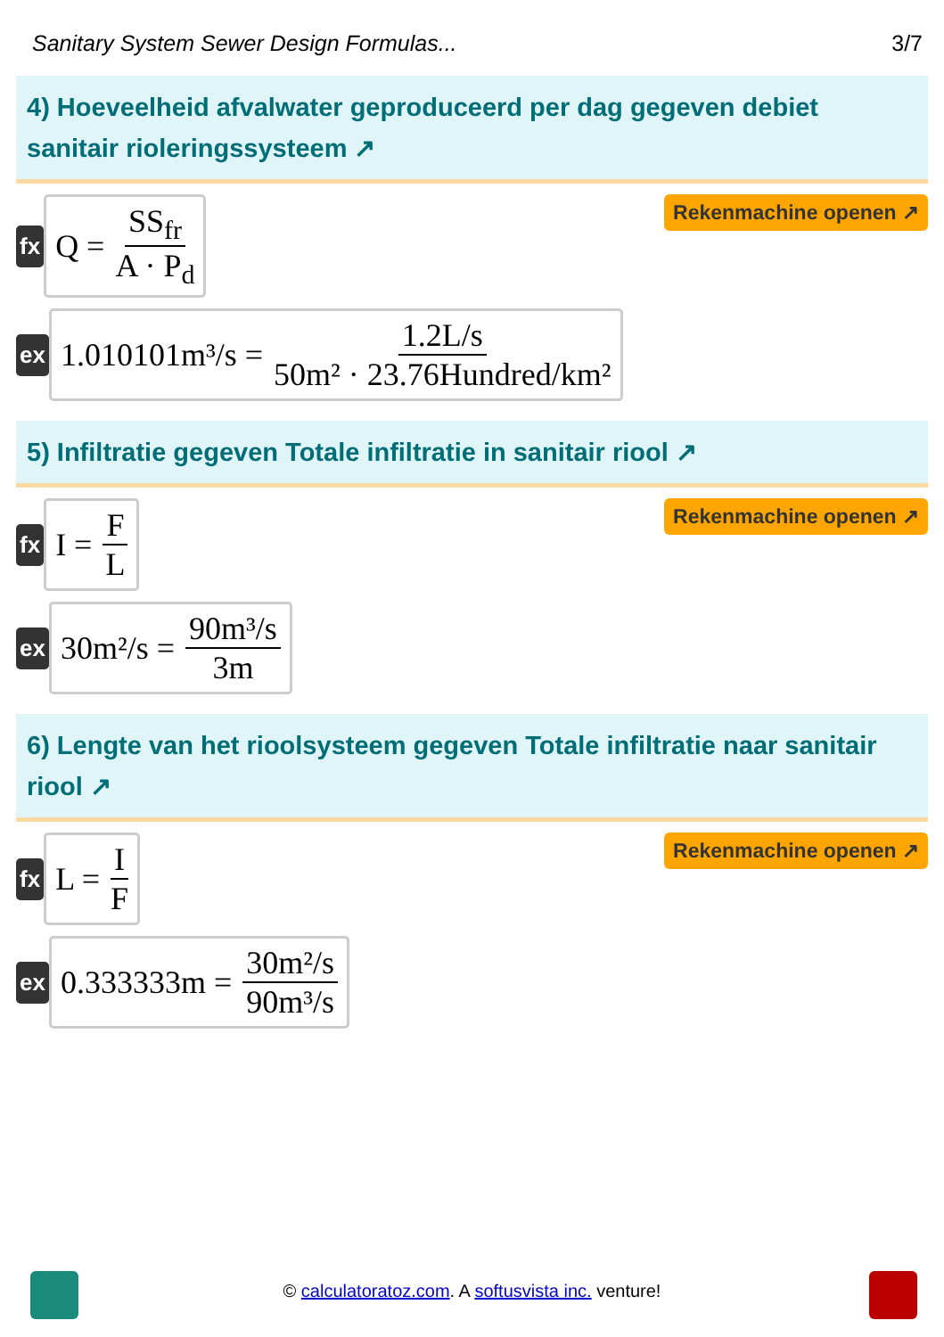Sanitary System Sewer Design Formulas... 3/7
4) Hoeveelheid afvalwater geproduceerd per dag gegeven debiet sanitair rioleringssysteem ↗
fx
Q = SS<sub>fr</sub> A · P<sub>d</sub>
Rekenmachine openen ↗
ex
1.010101m³/s = 1.2L/s 50m² · 23.76Hundred/km²
5) Infiltratie gegeven Totale infiltratie in sanitair riool ↗
fx
I = F L
Rekenmachine openen ↗
ex
30m²/s = 90m³/s 3m
6) Lengte van het rioolsysteem gegeven Totale infiltratie naar sanitair riool ↗
fx
L = I F
Rekenmachine openen ↗
ex
0.333333m = 30m²/s 90m³/s
© calculatoratoz.com. A softusvista inc. venture!